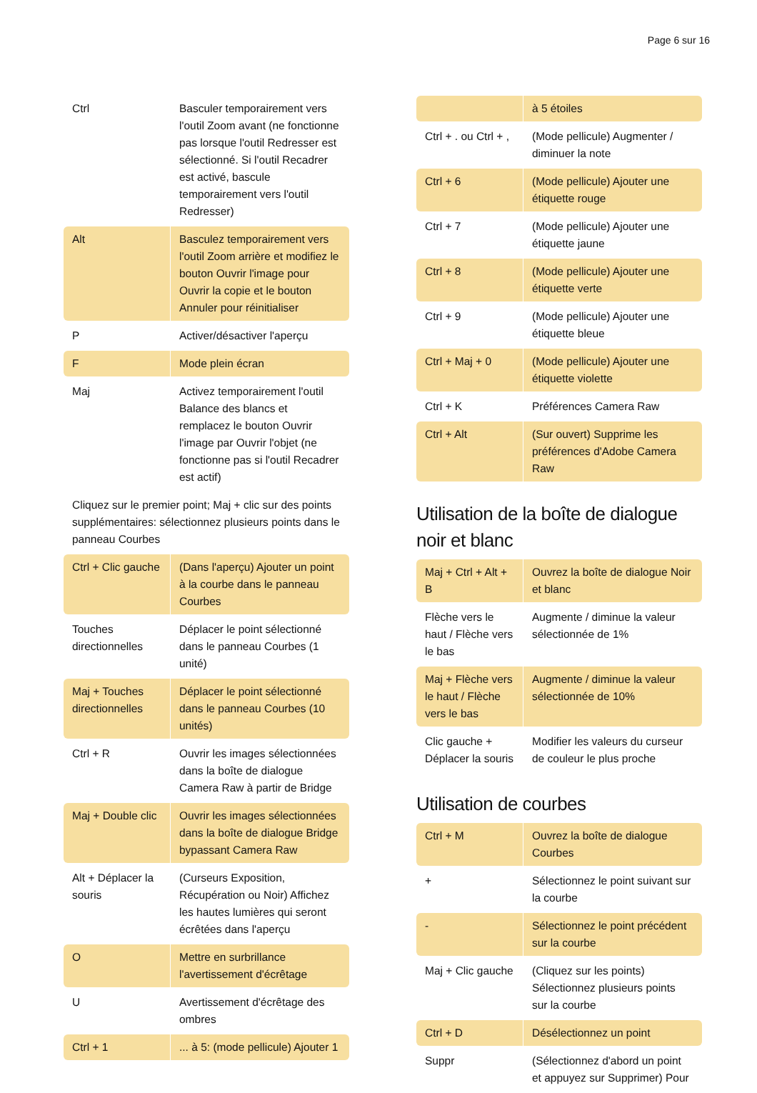Page 6 sur 16
| Ctrl | Basculer temporairement vers l'outil Zoom avant (ne fonctionne pas lorsque l'outil Redresser est sélectionné. Si l'outil Recadrer est activé, bascule temporairement vers l'outil Redresser) |
| Alt | Basculez temporairement vers l'outil Zoom arrière et modifiez le bouton Ouvrir l'image pour Ouvrir la copie et le bouton Annuler pour réinitialiser |
| P | Activer/désactiver l'aperçu |
| F | Mode plein écran |
| Maj | Activez temporairement l'outil Balance des blancs et remplacez le bouton Ouvrir l'image par Ouvrir l'objet (ne fonctionne pas si l'outil Recadrer est actif) |
| Cliquez sur le premier point; Maj + clic sur des points supplémentaires: sélectionnez plusieurs points dans le panneau Courbes | |
| Ctrl + Clic gauche | (Dans l'aperçu) Ajouter un point à la courbe dans le panneau Courbes |
| Touches directionnelles | Déplacer le point sélectionné dans le panneau Courbes (1 unité) |
| Maj + Touches directionnelles | Déplacer le point sélectionné dans le panneau Courbes (10 unités) |
| Ctrl + R | Ouvrir les images sélectionnées dans la boîte de dialogue Camera Raw à partir de Bridge |
| Maj + Double clic | Ouvrir les images sélectionnées dans la boîte de dialogue Bridge bypassant Camera Raw |
| Alt + Déplacer la souris | (Curseurs Exposition, Récupération ou Noir) Affichez les hautes lumières qui seront écrêtées dans l'aperçu |
| O | Mettre en surbrillance l'avertissement d'écrêtage |
| U | Avertissement d'écrêtage des ombres |
| Ctrl + 1 | ... à 5: (mode pellicule) Ajouter 1 |
| | à 5 étoiles |
| Ctrl + . ou Ctrl + , | (Mode pellicule) Augmenter / diminuer la note |
| Ctrl + 6 | (Mode pellicule) Ajouter une étiquette rouge |
| Ctrl + 7 | (Mode pellicule) Ajouter une étiquette jaune |
| Ctrl + 8 | (Mode pellicule) Ajouter une étiquette verte |
| Ctrl + 9 | (Mode pellicule) Ajouter une étiquette bleue |
| Ctrl + Maj + 0 | (Mode pellicule) Ajouter une étiquette violette |
| Ctrl + K | Préférences Camera Raw |
| Ctrl + Alt | (Sur ouvert) Supprime les préférences d'Adobe Camera Raw |
Utilisation de la boîte de dialogue noir et blanc
| Maj + Ctrl + Alt + B | Ouvrez la boîte de dialogue Noir et blanc |
| Flèche vers le haut / Flèche vers le bas | Augmente / diminue la valeur sélectionnée de 1% |
| Maj + Flèche vers le haut / Flèche vers le bas | Augmente / diminue la valeur sélectionnée de 10% |
| Clic gauche + Déplacer la souris | Modifier les valeurs du curseur de couleur le plus proche |
Utilisation de courbes
| Ctrl + M | Ouvrez la boîte de dialogue Courbes |
| + | Sélectionnez le point suivant sur la courbe |
| - | Sélectionnez le point précédent sur la courbe |
| Maj + Clic gauche | (Cliquez sur les points) Sélectionnez plusieurs points sur la courbe |
| Ctrl + D | Désélectionnez un point |
| Suppr | (Sélectionnez d'abord un point et appuyez sur Supprimer) Pour |